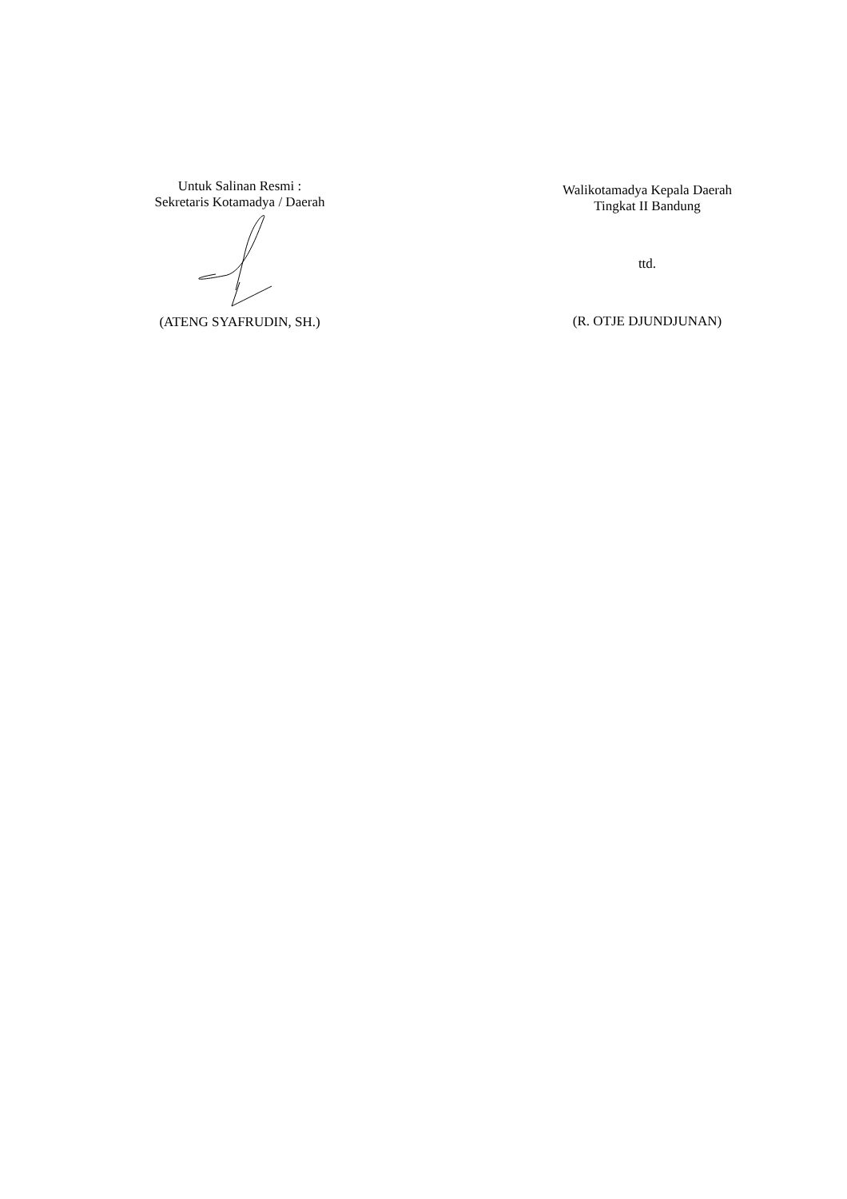Untuk Salinan Resmi :
Sekretaris Kotamadya / Daerah
(ATENG SYAFRUDIN, SH.)
Walikotamadya Kepala Daerah
Tingkat II Bandung
ttd.
(R. OTJE DJUNDJUNAN)